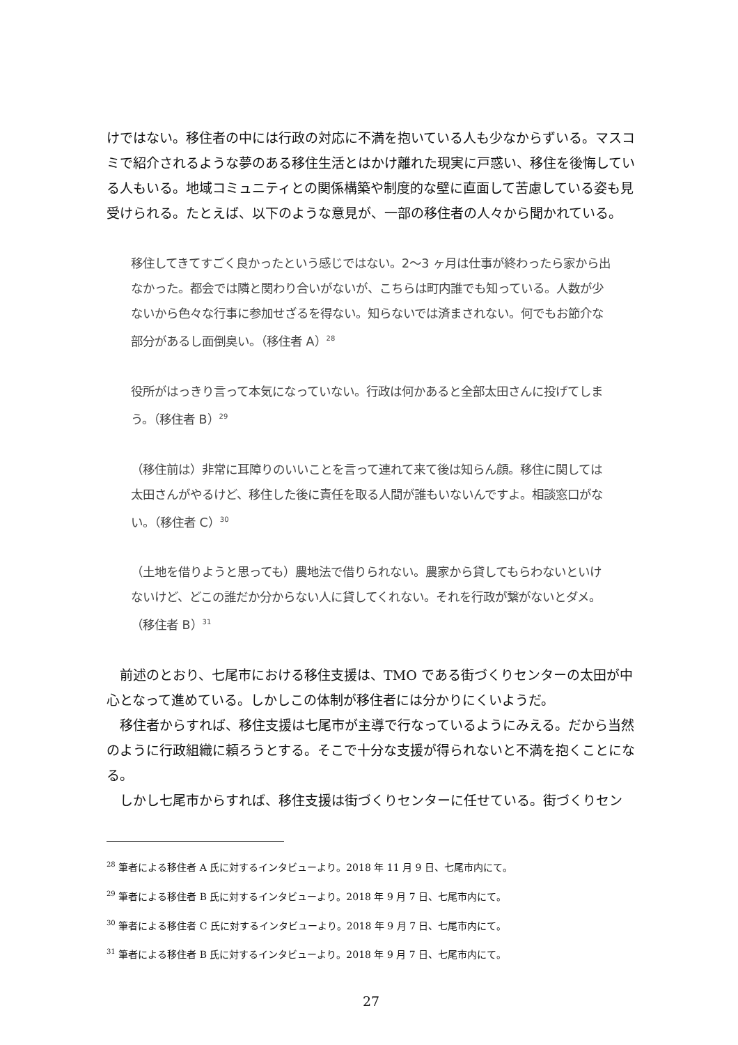けではない。移住者の中には行政の対応に不満を抱いている人も少なからずいる。マスコミで紹介されるような夢のある移住生活とはかけ離れた現実に戸惑い、移住を後悔している人もいる。地域コミュニティとの関係構築や制度的な壁に直面して苦慮している姿も見受けられる。たとえば、以下のような意見が、一部の移住者の人々から聞かれている。
移住してきてすごく良かったという感じではない。2〜3 ヶ月は仕事が終わったら家から出なかった。都会では隣と関わり合いがないが、こちらは町内誰でも知っている。人数が少ないから色々な行事に参加せざるを得ない。知らないでは済まされない。何でもお節介な部分があるし面倒臭い。（移住者 A）<sup>28</sup>
役所がはっきり言って本気になっていない。行政は何かあると全部太田さんに投げてしまう。（移住者 B）<sup>29</sup>
（移住前は）非常に耳障りのいいことを言って連れて来て後は知らん顔。移住に関しては太田さんがやるけど、移住した後に責任を取る人間が誰もいないんですよ。相談窓口がない。（移住者 C）<sup>30</sup>
（土地を借りようと思っても）農地法で借りられない。農家から貸してもらわないといけないけど、どこの誰だか分からない人に貸してくれない。それを行政が繋がないとダメ。（移住者 B）<sup>31</sup>
前述のとおり、七尾市における移住支援は、TMO である街づくりセンターの太田が中心となって進めている。しかしこの体制が移住者には分かりにくいようだ。
移住者からすれば、移住支援は七尾市が主導で行なっているようにみえる。だから当然のように行政組織に頼ろうとする。そこで十分な支援が得られないと不満を抱くことになる。
しかし七尾市からすれば、移住支援は街づくりセンターに任せている。街づくりセン
<sup>28</sup> 筆者による移住者 A 氏に対するインタビューより。2018 年 11 月 9 日、七尾市内にて。
<sup>29</sup> 筆者による移住者 B 氏に対するインタビューより。2018 年 9 月 7 日、七尾市内にて。
<sup>30</sup> 筆者による移住者 C 氏に対するインタビューより。2018 年 9 月 7 日、七尾市内にて。
<sup>31</sup> 筆者による移住者 B 氏に対するインタビューより。2018 年 9 月 7 日、七尾市内にて。
27